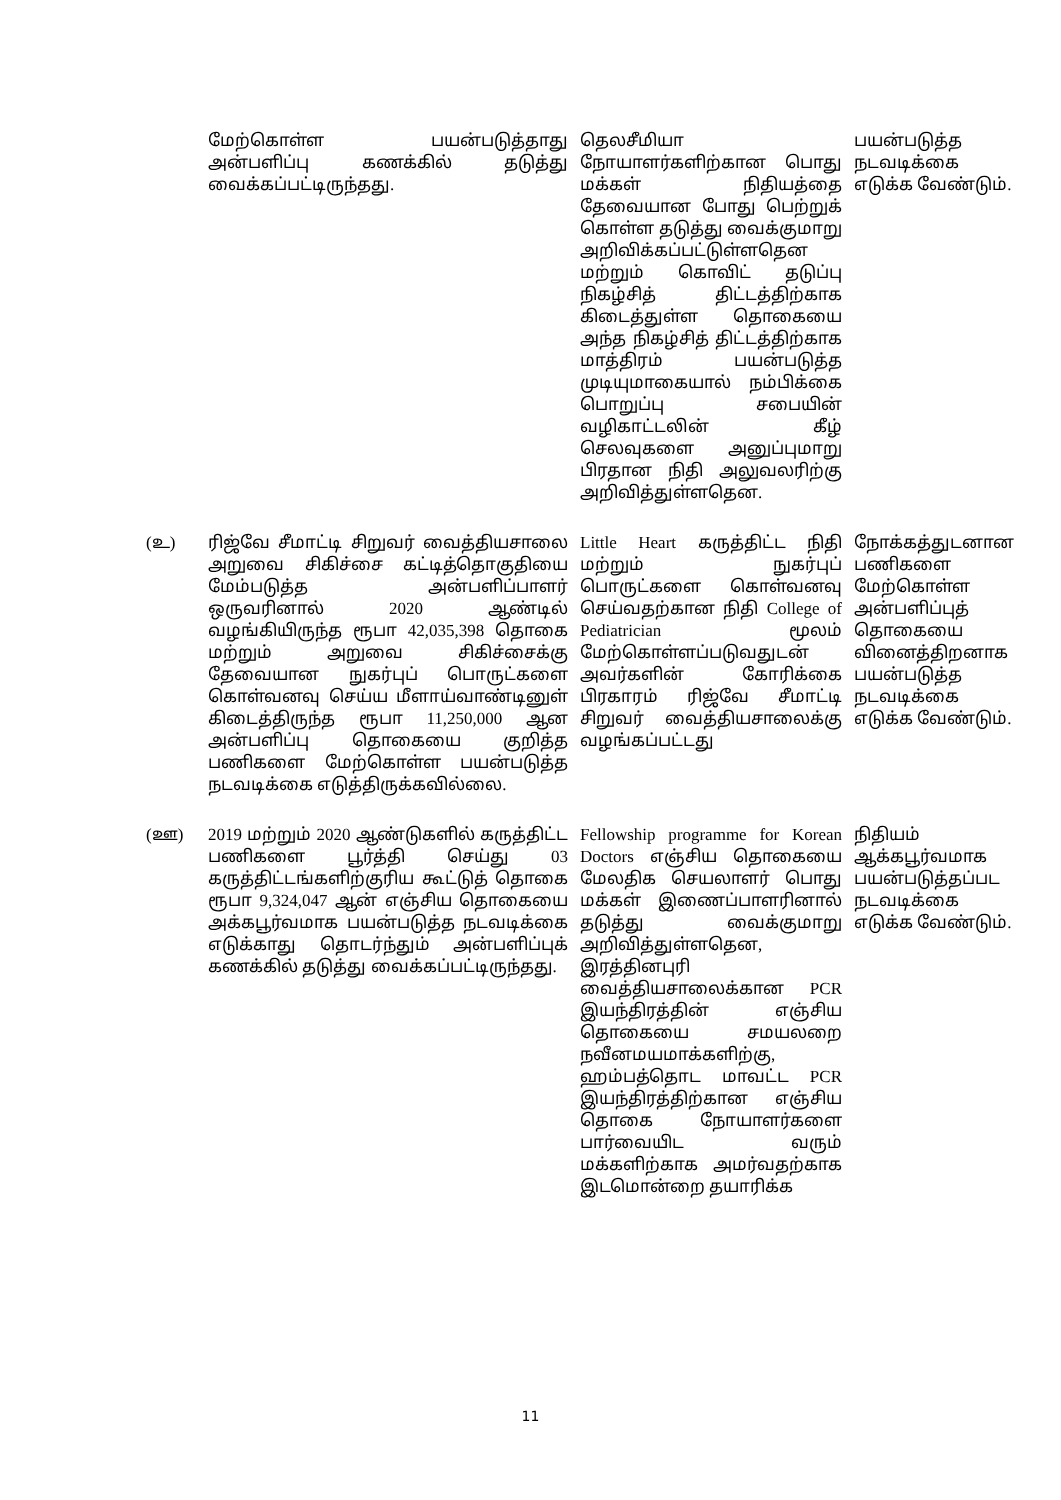| | மேற்கொள்ள பயன்படுத்தாது அன்பளிப்பு கணக்கில் தடுத்து வைக்கப்பட்டிருந்தது. | தெலசீமியா நோயாளர்களிற்கான பொது மக்கள் நிதியத்தை தேவையான போது பெற்றுக் கொள்ள தடுத்து வைக்குமாறு அறிவிக்கப்பட்டுள்ளதென மற்றும் கொவிட் தடுப்பு நிகழ்சித் திட்டத்திற்காக கிடைத்துள்ள தொகையை அந்த நிகழ்சித் திட்டத்திற்காக மாத்திரம் பயன்படுத்த முடியுமாகையால் நம்பிக்கை பொறுப்பு சபையின் வழிகாட்டலின் கீழ் செலவுகளை அனுப்புமாறு பிரதான நிதி அலுவலரிற்கு அறிவித்துள்ளதென. | பயன்படுத்த நடவடிக்கை எடுக்க வேண்டும். |
| (உ) | ரிஜ்வே சீமாட்டி சிறுவர் வைத்தியசாலை அறுவை சிகிச்சை கட்டித்தொகுதியை மேம்படுத்த அன்பளிப்பாளர் ஒருவரினால் 2020 ஆண்டில் வழங்கியிருந்த ரூபா 42,035,398 தொகை மற்றும் அறுவை சிகிச்சைக்கு தேவையான நுகர்புப் பொருட்களை கொள்வனவு செய்ய மீளாய்வாண்டினுள் கிடைத்திருந்த ரூபா 11,250,000 ஆன அன்பளிப்பு தொகையை குறித்த பணிகளை மேற்கொள்ள பயன்படுத்த நடவடிக்கை எடுத்திருக்கவில்லை. | Little Heart கருத்திட்ட நிதி மற்றும் நுகர்புப் பொருட்களை கொள்வனவு செய்வதற்கான நிதி College of Pediatrician மூலம் மேற்கொள்ளப்படுவதுடன் அவர்களின் கோரிக்கை பிரகாரம் ரிஜ்வே சீமாட்டி சிறுவர் வைத்தியசாலைக்கு வழங்கப்பட்டது | நோக்கத்துடனான பணிகளை மேற்கொள்ள அன்பளிப்புத் தொகையை வினைத்திறனாக பயன்படுத்த நடவடிக்கை எடுக்க வேண்டும். |
| (ஊ) | 2019 மற்றும் 2020 ஆண்டுகளில் கருத்திட்ட பணிகளை பூர்த்தி செய்து 03 கருத்திட்டங்களிற்குரிய கூட்டுத் தொகை ரூபா 9,324,047 ஆன் எஞ்சிய தொகையை அக்கபூர்வமாக பயன்படுத்த நடவடிக்கை எடுக்காது தொடர்ந்தும் அன்பளிப்புக் கணக்கில் தடுத்து வைக்கப்பட்டிருந்தது. | Fellowship programme for Korean Doctors எஞ்சிய தொகையை மேலதிக செயலாளர் பொது மக்கள் இணைப்பாளரினால் தடுத்து வைக்குமாறு அறிவித்துள்ளதென, இரத்தினபுரி வைத்தியசாலைக்கான PCR இயந்திரத்தின் எஞ்சிய தொகையை சமயலறை நவீனமயமாக்களிற்கு, ஹம்பத்தொட மாவட்ட PCR இயந்திரத்திற்கான எஞ்சிய தொகை நோயாளர்களை பார்வையிட வரும் மக்களிற்காக அமர்வதற்காக இடமொன்றை தயாரிக்க | நிதியம் ஆக்கபூர்வமாக பயன்படுத்தப்பட நடவடிக்கை எடுக்க வேண்டும். |
11